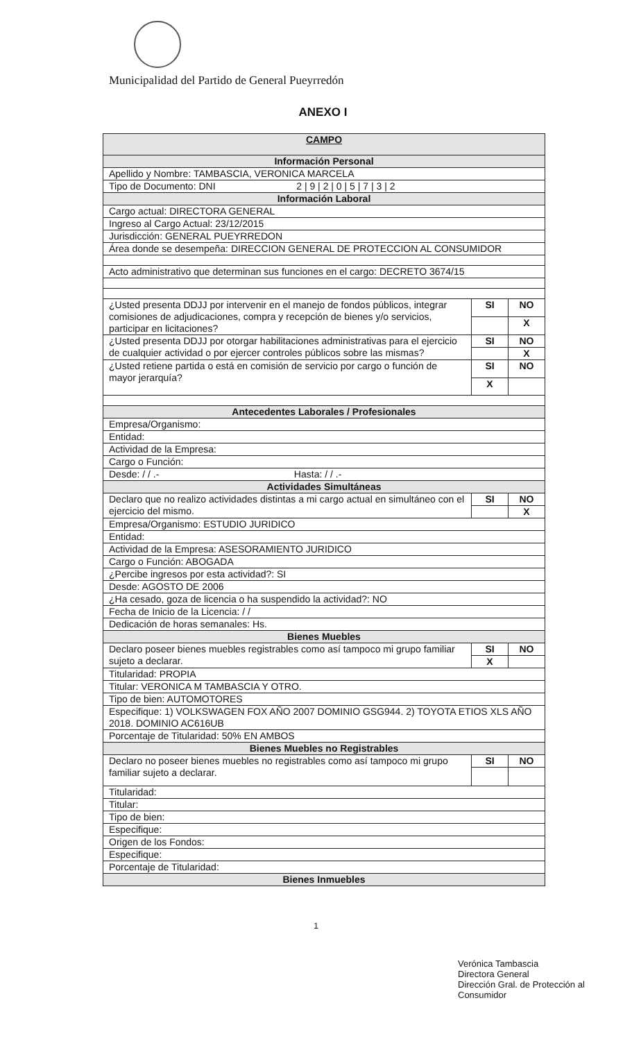Municipalidad del Partido de General Pueyrredón
ANEXO I
| CAMPO | | |
| Información Personal | | |
| Apellido y Nombre: TAMBASCIA, VERONICA MARCELA | | |
| Tipo de Documento: DNI 2 / 9 / 2 / 0 / 5 / 7 / 3 / 2 | | |
| Información Laboral | | |
| Cargo actual: DIRECTORA GENERAL | | |
| Ingreso al Cargo Actual: 23/12/2015 | | |
| Jurisdicción: GENERAL PUEYRREDON | | |
| Área donde se desempeña: DIRECCION GENERAL DE PROTECCION AL CONSUMIDOR | | |
| Acto administrativo que determinan sus funciones en el cargo: DECRETO 3674/15 | | |
| ¿Usted presenta DDJJ por intervenir en el manejo de fondos públicos, integrar comisiones de adjudicaciones, compra y recepción de bienes y/o servicios, participar en licitaciones? | SI | NO |
| | | X |
| ¿Usted presenta DDJJ por otorgar habilitaciones administrativas para el ejercicio de cualquier actividad o por ejercer controles públicos sobre las mismas? | SI | NO |
| | | X |
| ¿Usted retiene partida o está en comisión de servicio por cargo o función de mayor jerarquía? | SI | NO |
| | X | |
| Antecedentes Laborales / Profesionales | | |
| Empresa/Organismo: | | |
| Entidad: | | |
| Actividad de la Empresa: | | |
| Cargo o Función: | | |
| Desde: / / .- Hasta: / / .- | | |
| Actividades Simultáneas | | |
| Declaro que no realizo actividades distintas a mi cargo actual en simultáneo con el ejercicio del mismo. | SI | NO |
| | | X |
| Empresa/Organismo: ESTUDIO JURIDICO | | |
| Entidad: | | |
| Actividad de la Empresa: ASESORAMIENTO JURIDICO | | |
| Cargo o Función: ABOGADA | | |
| ¿Percibe ingresos por esta actividad?: SI | | |
| Desde: AGOSTO DE 2006 | | |
| ¿Ha cesado, goza de licencia o ha suspendido la actividad?: NO | | |
| Fecha de Inicio de la Licencia: / / | | |
| Dedicación de horas semanales: Hs. | | |
| Bienes Muebles | | |
| Declaro poseer bienes muebles registrables como así tampoco mi grupo familiar sujeto a declarar. | SI | NO |
| | X | |
| Titularidad: PROPIA | | |
| Titular: VERONICA M TAMBASCIA Y OTRO. | | |
| Tipo de bien: AUTOMOTORES | | |
| Especifique: 1) VOLKSWAGEN FOX AÑO 2007 DOMINIO GSG944. 2) TOYOTA ETIOS XLS AÑO 2018. DOMINIO AC616UB | | |
| Porcentaje de Titularidad: 50% EN AMBOS | | |
| Bienes Muebles no Registrables | | |
| Declaro no poseer bienes muebles no registrables como así tampoco mi grupo familiar sujeto a declarar. | SI | NO |
| Titularidad: | | |
| Titular: | | |
| Tipo de bien: | | |
| Especifique: | | |
| Origen de los Fondos: | | |
| Especifique: | | |
| Porcentaje de Titularidad: | | |
| Bienes Inmuebles | | |
1
Verónica Tambascia
Directora General
Dirección Gral. de Protección al Consumidor